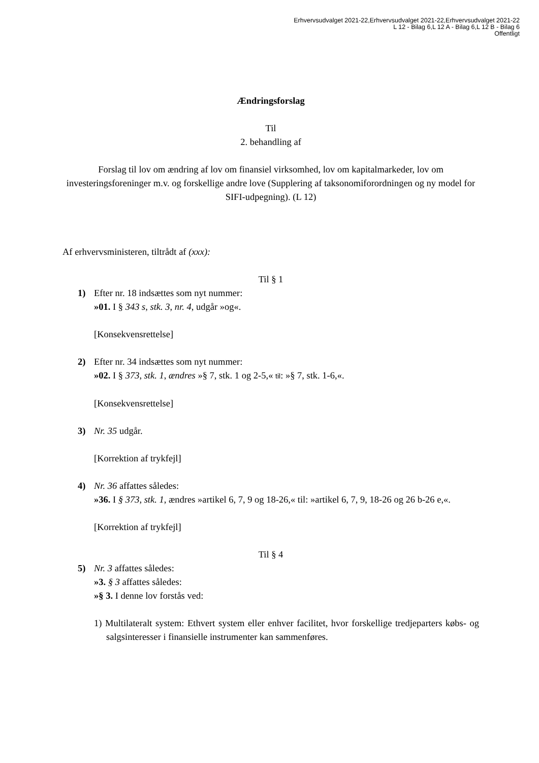Erhvervsudvalget 2021-22,Erhvervsudvalget 2021-22,Erhvervsudvalget 2021-22
L 12 - Bilag 6,L 12 A - Bilag 6,L 12 B - Bilag 6
Offentligt
Ændringsforslag
Til
2. behandling af
Forslag til lov om ændring af lov om finansiel virksomhed, lov om kapitalmarkeder, lov om investeringsforeninger m.v. og forskellige andre love (Supplering af taksonomiforordningen og ny model for SIFI-udpegning). (L 12)
Af erhvervsministeren, tiltrådt af (xxx):
Til § 1
1) Efter nr. 18 indsættes som nyt nummer:
»01. I § 343 s, stk. 3, nr. 4, udgår »og«.
[Konsekvensrettelse]
2) Efter nr. 34 indsættes som nyt nummer:
»02. I § 373, stk. 1, ændres »§ 7, stk. 1 og 2-5,« til: »§ 7, stk. 1-6,«.
[Konsekvensrettelse]
3) Nr. 35 udgår.
[Korrektion af trykfejl]
4) Nr. 36 affattes således:
»36. I § 373, stk. 1, ændres »artikel 6, 7, 9 og 18-26,« til: »artikel 6, 7, 9, 18-26 og 26 b-26 e,«.
[Korrektion af trykfejl]
Til § 4
5) Nr. 3 affattes således:
»3. § 3 affattes således:
»§ 3. I denne lov forstås ved:
1) Multilateralt system: Ethvert system eller enhver facilitet, hvor forskellige tredjeparters købs- og salgsinteresser i finansielle instrumenter kan sammenføres.